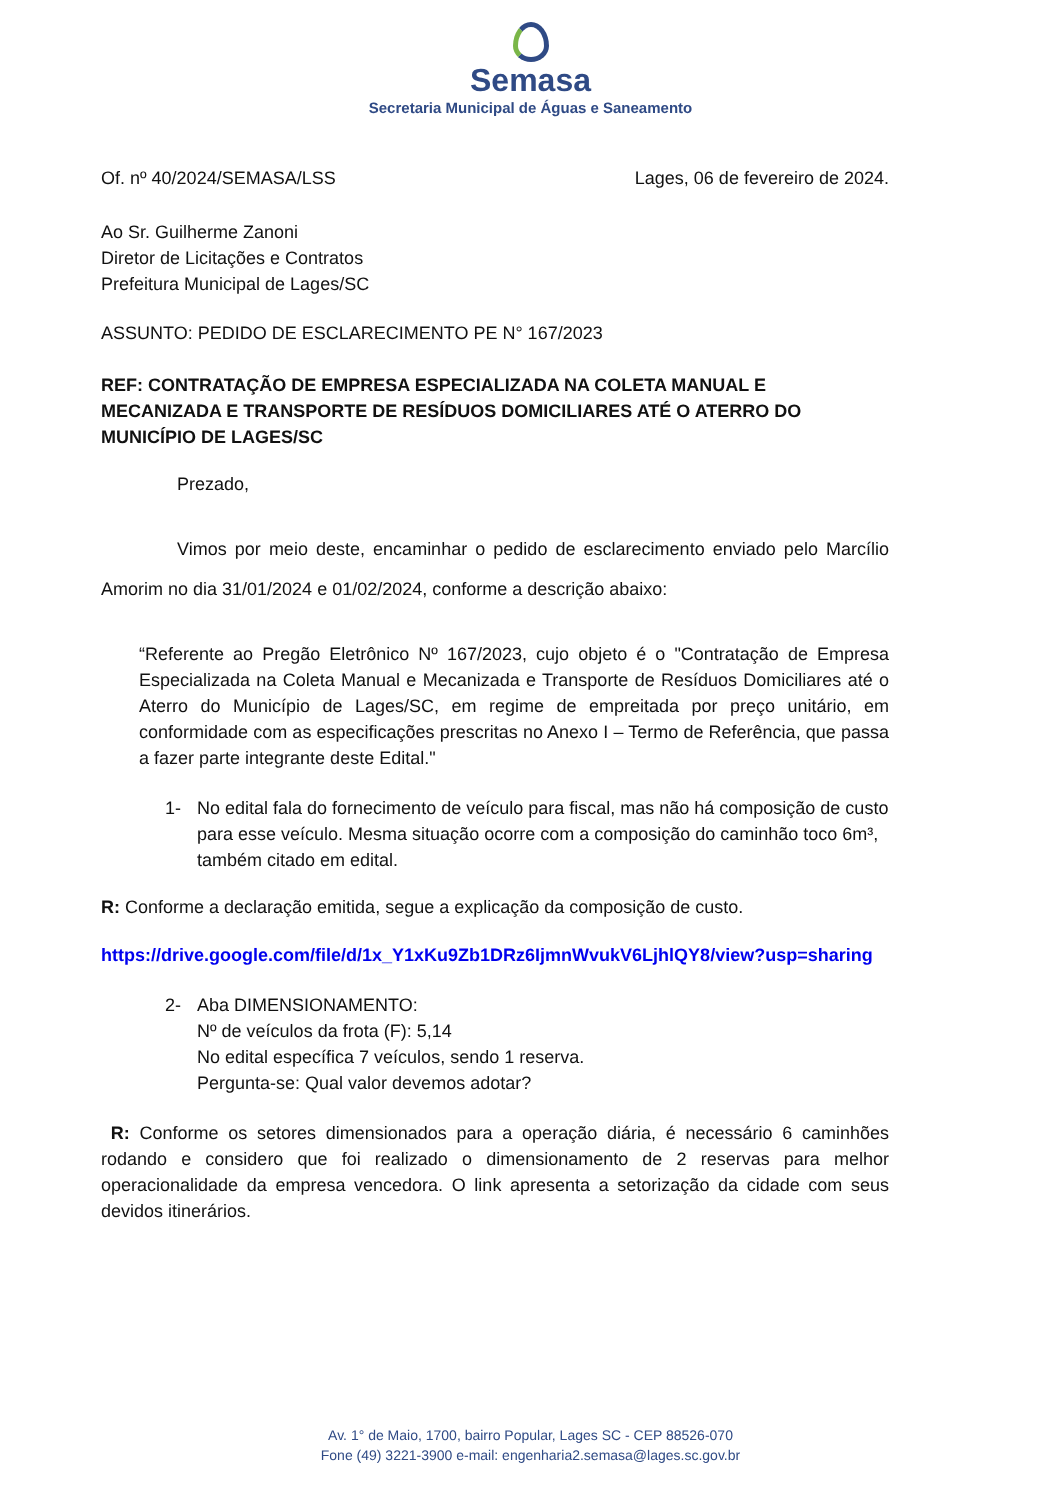Semasa
Secretaria Municipal de Águas e Saneamento
Of. nº 40/2024/SEMASA/LSS Lages, 06 de fevereiro de 2024.
Ao Sr. Guilherme Zanoni
Diretor de Licitações e Contratos
Prefeitura Municipal de Lages/SC
ASSUNTO: PEDIDO DE ESCLARECIMENTO PE N° 167/2023
REF: CONTRATAÇÃO DE EMPRESA ESPECIALIZADA NA COLETA MANUAL E MECANIZADA E TRANSPORTE DE RESÍDUOS DOMICILIARES ATÉ O ATERRO DO MUNICÍPIO DE LAGES/SC
Prezado,
Vimos por meio deste, encaminhar o pedido de esclarecimento enviado pelo Marcílio Amorim no dia 31/01/2024 e 01/02/2024, conforme a descrição abaixo:
“Referente ao Pregão Eletrônico Nº 167/2023, cujo objeto é o "Contratação de Empresa Especializada na Coleta Manual e Mecanizada e Transporte de Resíduos Domiciliares até o Aterro do Município de Lages/SC, em regime de empreitada por preço unitário, em conformidade com as especificações prescritas no Anexo I – Termo de Referência, que passa a fazer parte integrante deste Edital."
1- No edital fala do fornecimento de veículo para fiscal, mas não há composição de custo para esse veículo. Mesma situação ocorre com a composição do caminhão toco 6m³, também citado em edital.
R: Conforme a declaração emitida, segue a explicação da composição de custo.
https://drive.google.com/file/d/1x_Y1xKu9Zb1DRz6IjmnWvukV6LjhlQY8/view?usp=sharing
2- Aba DIMENSIONAMENTO:
Nº de veículos da frota (F): 5,14
No edital específica 7 veículos, sendo 1 reserva.
Pergunta-se: Qual valor devemos adotar?
R: Conforme os setores dimensionados para a operação diária, é necessário 6 caminhões rodando e considero que foi realizado o dimensionamento de 2 reservas para melhor operacionalidade da empresa vencedora. O link apresenta a setorização da cidade com seus devidos itinerários.
Av. 1° de Maio, 1700, bairro Popular, Lages SC - CEP 88526-070
Fone (49) 3221-3900 e-mail: engenharia2.semasa@lages.sc.gov.br